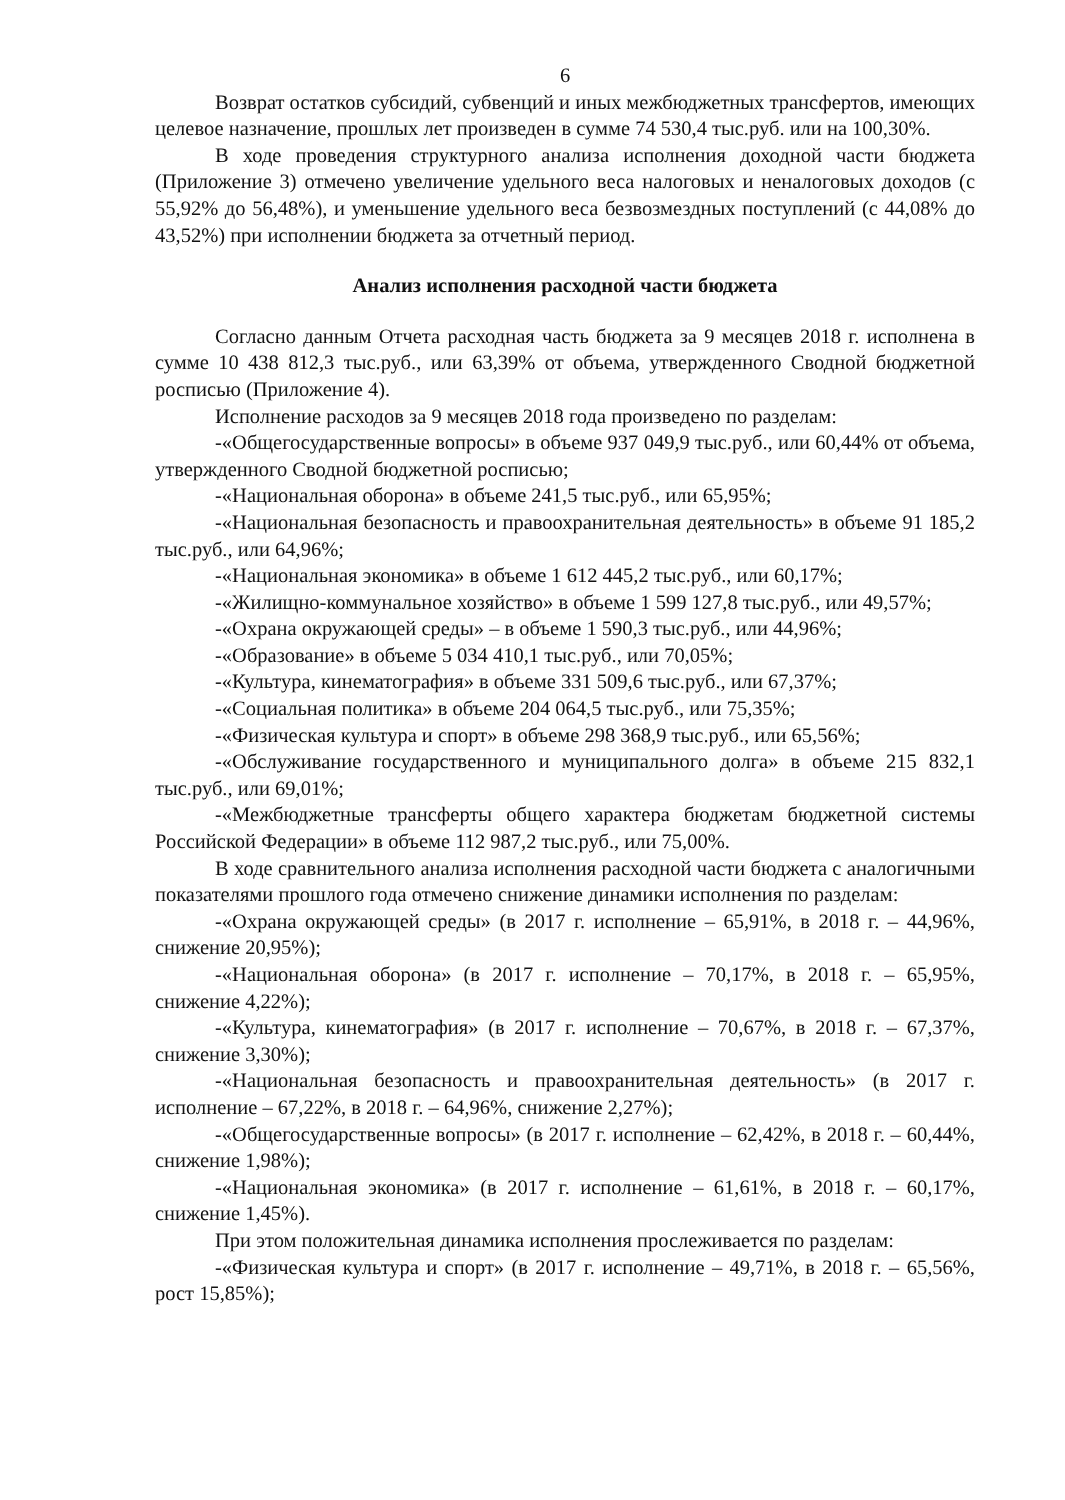6
Возврат остатков субсидий, субвенций и иных межбюджетных трансфертов, имеющих целевое назначение, прошлых лет произведен в сумме 74 530,4 тыс.руб. или на 100,30%.
В ходе проведения структурного анализа исполнения доходной части бюджета (Приложение 3) отмечено увеличение удельного веса налоговых и неналоговых доходов (с 55,92% до 56,48%), и уменьшение удельного веса безвозмездных поступлений (с 44,08% до 43,52%) при исполнении бюджета за отчетный период.
Анализ исполнения расходной части бюджета
Согласно данным Отчета расходная часть бюджета за 9 месяцев 2018 г. исполнена в сумме 10 438 812,3 тыс.руб., или 63,39% от объема, утвержденного Сводной бюджетной росписью (Приложение 4).
Исполнение расходов за 9 месяцев 2018 года произведено по разделам:
-«Общегосударственные вопросы» в объеме 937 049,9 тыс.руб., или 60,44% от объема, утвержденного Сводной бюджетной росписью;
-«Национальная оборона» в объеме 241,5 тыс.руб., или 65,95%;
-«Национальная безопасность и правоохранительная деятельность» в объеме 91 185,2 тыс.руб., или 64,96%;
-«Национальная экономика» в объеме 1 612 445,2 тыс.руб., или 60,17%;
-«Жилищно-коммунальное хозяйство» в объеме 1 599 127,8 тыс.руб., или 49,57%;
-«Охрана окружающей среды» – в объеме 1 590,3 тыс.руб., или 44,96%;
-«Образование» в объеме 5 034 410,1 тыс.руб., или 70,05%;
-«Культура, кинематография» в объеме 331 509,6 тыс.руб., или 67,37%;
-«Социальная политика» в объеме 204 064,5 тыс.руб., или 75,35%;
-«Физическая культура и спорт» в объеме 298 368,9 тыс.руб., или 65,56%;
-«Обслуживание государственного и муниципального долга» в объеме 215 832,1 тыс.руб., или 69,01%;
-«Межбюджетные трансферты общего характера бюджетам бюджетной системы Российской Федерации» в объеме 112 987,2 тыс.руб., или 75,00%.
В ходе сравнительного анализа исполнения расходной части бюджета с аналогичными показателями прошлого года отмечено снижение динамики исполнения по разделам:
-«Охрана окружающей среды» (в 2017 г. исполнение – 65,91%, в 2018 г. – 44,96%, снижение 20,95%);
-«Национальная оборона» (в 2017 г. исполнение – 70,17%, в 2018 г. – 65,95%, снижение 4,22%);
-«Культура, кинематография» (в 2017 г. исполнение – 70,67%, в 2018 г. – 67,37%, снижение 3,30%);
-«Национальная безопасность и правоохранительная деятельность» (в 2017 г. исполнение – 67,22%, в 2018 г. – 64,96%, снижение 2,27%);
-«Общегосударственные вопросы» (в 2017 г. исполнение – 62,42%, в 2018 г. – 60,44%, снижение 1,98%);
-«Национальная экономика» (в 2017 г. исполнение – 61,61%, в 2018 г. – 60,17%, снижение 1,45%).
При этом положительная динамика исполнения прослеживается по разделам:
-«Физическая культура и спорт» (в 2017 г. исполнение – 49,71%, в 2018 г. – 65,56%, рост 15,85%);